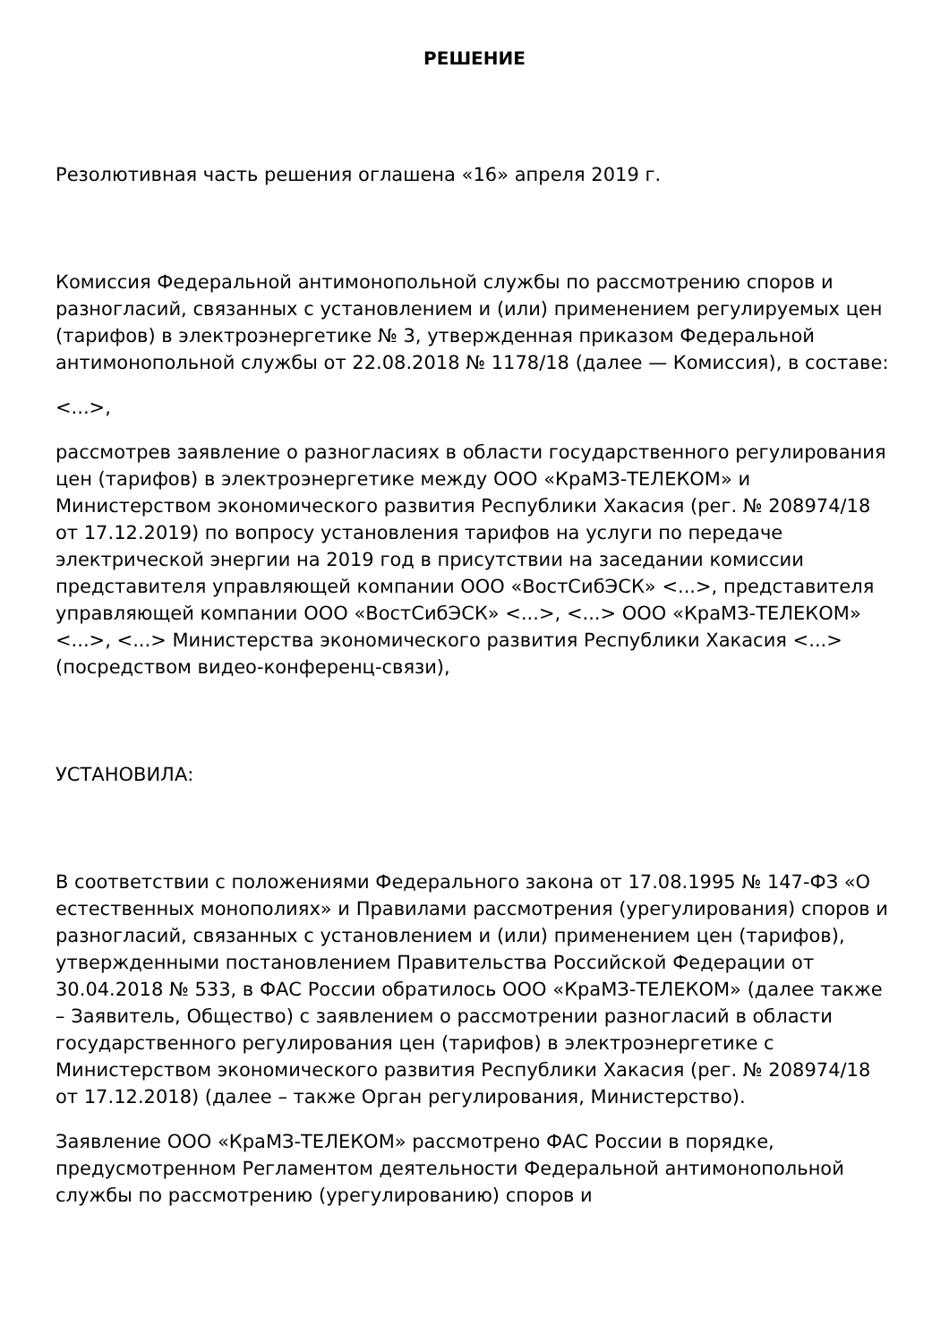РЕШЕНИЕ
Резолютивная часть решения оглашена «16» апреля 2019 г.
Комиссия Федеральной антимонопольной службы по рассмотрению споров и разногласий, связанных с установлением и (или) применением регулируемых цен (тарифов) в электроэнергетике № 3, утвержденная приказом Федеральной антимонопольной службы от 22.08.2018 № 1178/18 (далее — Комиссия), в составе:
<...>,
рассмотрев заявление о разногласиях в области государственного регулирования цен (тарифов) в электроэнергетике между ООО «КраМЗ-ТЕЛЕКОМ» и Министерством экономического развития Республики Хакасия (рег. № 208974/18 от 17.12.2019) по вопросу установления тарифов на услуги по передаче электрической энергии на 2019 год в присутствии на заседании комиссии представителя управляющей компании ООО «ВостСибЭСК» <...>, представителя управляющей компании ООО «ВостСибЭСК» <...>, <...> ООО «КраМЗ-ТЕЛЕКОМ» <...>, <...> Министерства экономического развития Республики Хакасия <...> (посредством видео-конференц-связи),
УСТАНОВИЛА:
В соответствии с положениями Федерального закона от 17.08.1995 № 147-ФЗ «О естественных монополиях» и Правилами рассмотрения (урегулирования) споров и разногласий, связанных с установлением и (или) применением цен (тарифов), утвержденными постановлением Правительства Российской Федерации от 30.04.2018 № 533, в ФАС России обратилось ООО «КраМЗ-ТЕЛЕКОМ» (далее также – Заявитель, Общество) с заявлением о рассмотрении разногласий в области государственного регулирования цен (тарифов) в электроэнергетике с Министерством экономического развития Республики Хакасия (рег. № 208974/18 от 17.12.2018) (далее – также Орган регулирования, Министерство).
Заявление ООО «КраМЗ-ТЕЛЕКОМ» рассмотрено ФАС России в порядке, предусмотренном Регламентом деятельности Федеральной антимонопольной службы по рассмотрению (урегулированию) споров и